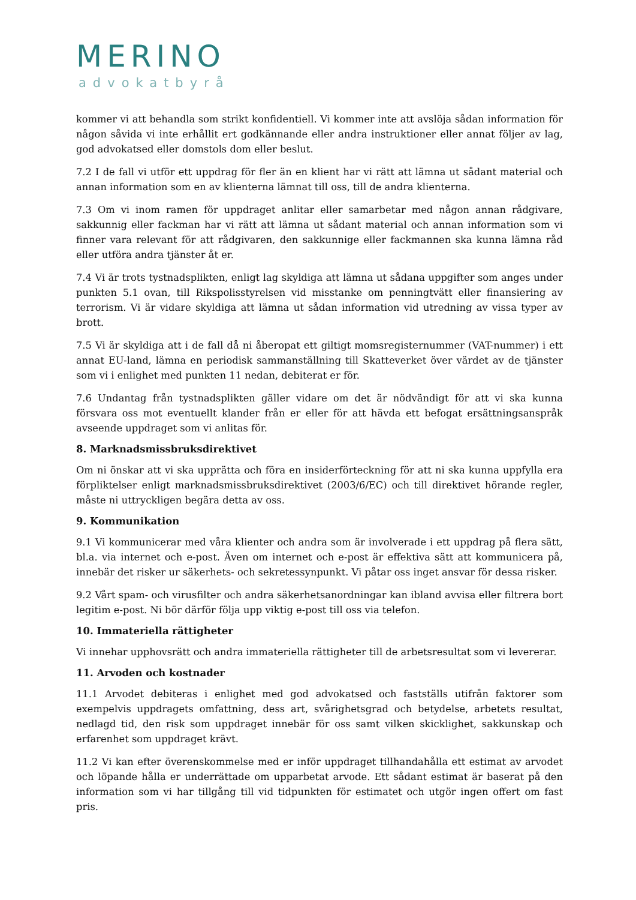MERINO
advokatbyrå
kommer vi att behandla som strikt konfidentiell. Vi kommer inte att avslöja sådan information för någon såvida vi inte erhållit ert godkännande eller andra instruktioner eller annat följer av lag, god advokatsed eller domstols dom eller beslut.
7.2 I de fall vi utför ett uppdrag för fler än en klient har vi rätt att lämna ut sådant material och annan information som en av klienterna lämnat till oss, till de andra klienterna.
7.3 Om vi inom ramen för uppdraget anlitar eller samarbetar med någon annan rådgivare, sakkunnig eller fackman har vi rätt att lämna ut sådant material och annan information som vi finner vara relevant för att rådgivaren, den sakkunnige eller fackmannen ska kunna lämna råd eller utföra andra tjänster åt er.
7.4 Vi är trots tystnadsplikten, enligt lag skyldiga att lämna ut sådana uppgifter som anges under punkten 5.1 ovan, till Rikspolisstyrelsen vid misstanke om penningtvätt eller finansiering av terrorism. Vi är vidare skyldiga att lämna ut sådan information vid utredning av vissa typer av brott.
7.5 Vi är skyldiga att i de fall då ni åberopat ett giltigt momsregisternummer (VAT-nummer) i ett annat EU-land, lämna en periodisk sammanställning till Skatteverket över värdet av de tjänster som vi i enlighet med punkten 11 nedan, debiterat er för.
7.6 Undantag från tystnadsplikten gäller vidare om det är nödvändigt för att vi ska kunna försvara oss mot eventuellt klander från er eller för att hävda ett befogat ersättningsanspråk avseende uppdraget som vi anlitas för.
8. Marknadsmissbruksdirektivet
Om ni önskar att vi ska upprätta och föra en insiderförteckning för att ni ska kunna uppfylla era förpliktelser enligt marknadsmissbruksdirektivet (2003/6/EC) och till direktivet hörande regler, måste ni uttryckligen begära detta av oss.
9. Kommunikation
9.1 Vi kommunicerar med våra klienter och andra som är involverade i ett uppdrag på flera sätt, bl.a. via internet och e-post. Även om internet och e-post är effektiva sätt att kommunicera på, innebär det risker ur säkerhets- och sekretessynpunkt. Vi påtar oss inget ansvar för dessa risker.
9.2 Vårt spam- och virusfilter och andra säkerhetsanordningar kan ibland avvisa eller filtrera bort legitim e-post. Ni bör därför följa upp viktig e-post till oss via telefon.
10. Immateriella rättigheter
Vi innehar upphovsrätt och andra immateriella rättigheter till de arbetsresultat som vi levererar.
11. Arvoden och kostnader
11.1 Arvodet debiteras i enlighet med god advokatsed och fastställs utifrån faktorer som exempelvis uppdragets omfattning, dess art, svårighetsgrad och betydelse, arbetets resultat, nedlagd tid, den risk som uppdraget innebär för oss samt vilken skicklighet, sakkunskap och erfarenhet som uppdraget krävt.
11.2 Vi kan efter överenskommelse med er inför uppdraget tillhandahålla ett estimat av arvodet och löpande hålla er underrättade om upparbetat arvode. Ett sådant estimat är baserat på den information som vi har tillgång till vid tidpunkten för estimatet och utgör ingen offert om fast pris.